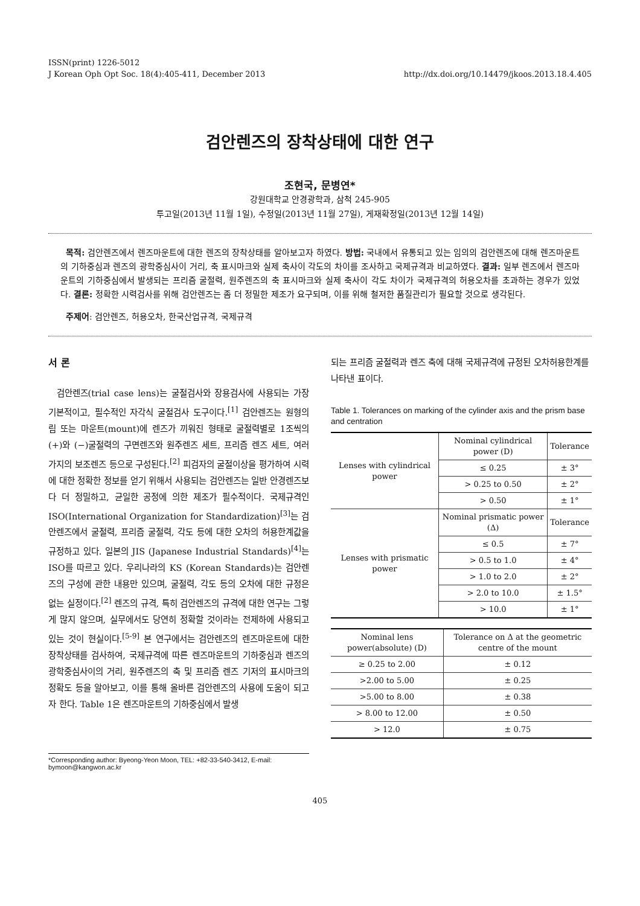ISSN(print) 1226-5012
J Korean Oph Opt Soc. 18(4):405-411, December 2013
http://dx.doi.org/10.14479/jkoos.2013.18.4.405
검안렌즈의 장착상태에 대한 연구
조현국, 문병연*
강원대학교 안경광학과, 삼척 245-905
투고일(2013년 11월 1일), 수정일(2013년 11월 27일), 게재확정일(2013년 12월 14일)
목적: 검안렌즈에서 렌즈마운트에 대한 렌즈의 장착상태를 알아보고자 하였다. 방법: 국내에서 유통되고 있는 임의의 검안렌즈에 대해 렌즈마운트의 기하중심과 렌즈의 광학중심사이 거리, 축 표시마크와 실제 축사이 각도의 차이를 조사하고 국제규격과 비교하였다. 결과: 일부 렌즈에서 렌즈마운트의 기하중심에서 발생되는 프리즘 굴절력, 원주렌즈의 축 표시마크와 실제 축사이 각도 차이가 국제규격의 허용오차를 초과하는 경우가 있었다. 결론: 정확한 시력검사를 위해 검안렌즈는 좀 더 정밀한 제조가 요구되며, 이를 위해 철저한 품질관리가 필요할 것으로 생각된다.
주제어: 검안렌즈, 허용오차, 한국산업규격, 국제규격
서 론
검안렌즈(trial case lens)는 굴절검사와 장용검사에 사용되는 가장 기본적이고, 필수적인 자각식 굴절검사 도구이다.<sup>[1]</sup> 검안렌즈는 원형의 림 또는 마운트(mount)에 렌즈가 끼워진 형태로 굴절력별로 1조씩의 (+)와 (−)굴절력의 구면렌즈와 원주렌즈 세트, 프리즘 렌즈 세트, 여러 가지의 보조렌즈 등으로 구성된다.<sup>[2]</sup> 피검자의 굴절이상을 평가하여 시력에 대한 정확한 정보를 얻기 위해서 사용되는 검안렌즈는 일반 안경렌즈보다 더 정밀하고, 균일한 공정에 의한 제조가 필수적이다. 국제규격인 ISO(International Organization for Standardization)<sup>[3]</sup>는 검안렌즈에서 굴절력, 프리즘 굴절력, 각도 등에 대한 오차의 허용한계값을 규정하고 있다. 일본의 JIS (Japanese Industrial Standards)<sup>[4]</sup>는 ISO를 따르고 있다. 우리나라의 KS (Korean Standards)는 검안렌즈의 구성에 관한 내용만 있으며, 굴절력, 각도 등의 오차에 대한 규정은 없는 실정이다.<sup>[2]</sup> 렌즈의 규격, 특히 검안렌즈의 규격에 대한 연구는 그렇게 많지 않으며, 실무에서도 당연히 정확할 것이라는 전제하에 사용되고 있는 것이 현실이다.<sup>[5-9]</sup> 본 연구에서는 검안렌즈의 렌즈마운트에 대한 장착상태를 검사하여, 국제규격에 따른 렌즈마운트의 기하중심과 렌즈의 광학중심사이의 거리, 원주렌즈의 축 및 프리즘 렌즈 기저의 표시마크의 정확도 등을 알아보고, 이를 통해 올바른 검안렌즈의 사용에 도움이 되고자 한다. Table 1은 렌즈마운트의 기하중심에서 발생
되는 프리즘 굴절력과 렌즈 축에 대해 국제규격에 규정된 오차허용한계를 나타낸 표이다.
Table 1. Tolerances on marking of the cylinder axis and the prism base and centration
| Lenses with cylindrical power | Nominal cylindrical power (D) | Tolerance |
| | ≤ 0.25 | ± 3° |
| | > 0.25 to 0.50 | ± 2° |
| | > 0.50 | ± 1° |
| Lenses with prismatic power | Nominal prismatic power (Δ) | Tolerance |
| | ≤ 0.5 | ± 7° |
| | > 0.5 to 1.0 | ± 4° |
| | > 1.0 to 2.0 | ± 2° |
| | > 2.0 to 10.0 | ± 1.5° |
| | > 10.0 | ± 1° |
| Nominal lens power(absolute) (D) | Tolerance on Δ at the geometric centre of the mount |
| --- | --- |
| ≥ 0.25 to 2.00 | ± 0.12 |
| >2.00 to 5.00 | ± 0.25 |
| >5.00 to 8.00 | ± 0.38 |
| > 8.00 to 12.00 | ± 0.50 |
| > 12.0 | ± 0.75 |
*Corresponding author: Byeong-Yeon Moon, TEL: +82-33-540-3412, E-mail: bymoon@kangwon.ac.kr
405